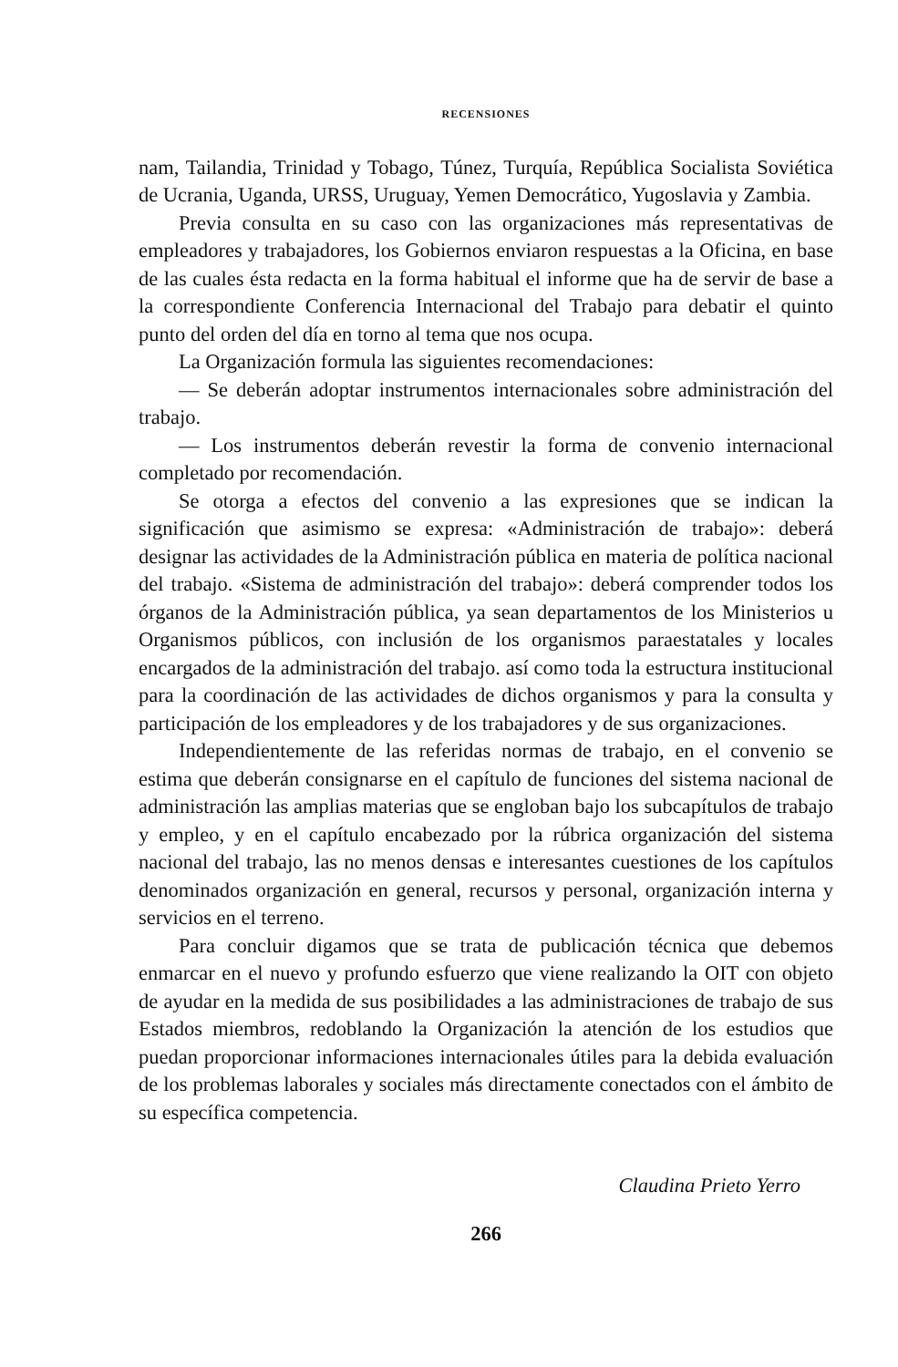RECENSIONES
nam, Tailandia, Trinidad y Tobago, Túnez, Turquía, República Socialista Soviética de Ucrania, Uganda, URSS, Uruguay, Yemen Democrático, Yugoslavia y Zambia.
Previa consulta en su caso con las organizaciones más representativas de empleadores y trabajadores, los Gobiernos enviaron respuestas a la Oficina, en base de las cuales ésta redacta en la forma habitual el informe que ha de servir de base a la correspondiente Conferencia Internacional del Trabajo para debatir el quinto punto del orden del día en torno al tema que nos ocupa.
La Organización formula las siguientes recomendaciones:
— Se deberán adoptar instrumentos internacionales sobre administración del trabajo.
— Los instrumentos deberán revestir la forma de convenio internacional completado por recomendación.
Se otorga a efectos del convenio a las expresiones que se indican la significación que asimismo se expresa: «Administración de trabajo»: deberá designar las actividades de la Administración pública en materia de política nacional del trabajo. «Sistema de administración del trabajo»: deberá comprender todos los órganos de la Administración pública, ya sean departamentos de los Ministerios u Organismos públicos, con inclusión de los organismos paraestatales y locales encargados de la administración del trabajo. así como toda la estructura institucional para la coordinación de las actividades de dichos organismos y para la consulta y participación de los empleadores y de los trabajadores y de sus organizaciones.
Independientemente de las referidas normas de trabajo, en el convenio se estima que deberán consignarse en el capítulo de funciones del sistema nacional de administración las amplias materias que se engloban bajo los subcapítulos de trabajo y empleo, y en el capítulo encabezado por la rúbrica organización del sistema nacional del trabajo, las no menos densas e interesantes cuestiones de los capítulos denominados organización en general, recursos y personal, organización interna y servicios en el terreno.
Para concluir digamos que se trata de publicación técnica que debemos enmarcar en el nuevo y profundo esfuerzo que viene realizando la OIT con objeto de ayudar en la medida de sus posibilidades a las administraciones de trabajo de sus Estados miembros, redoblando la Organización la atención de los estudios que puedan proporcionar informaciones internacionales útiles para la debida evaluación de los problemas laborales y sociales más directamente conectados con el ámbito de su específica competencia.
Claudina Prieto Yerro
266